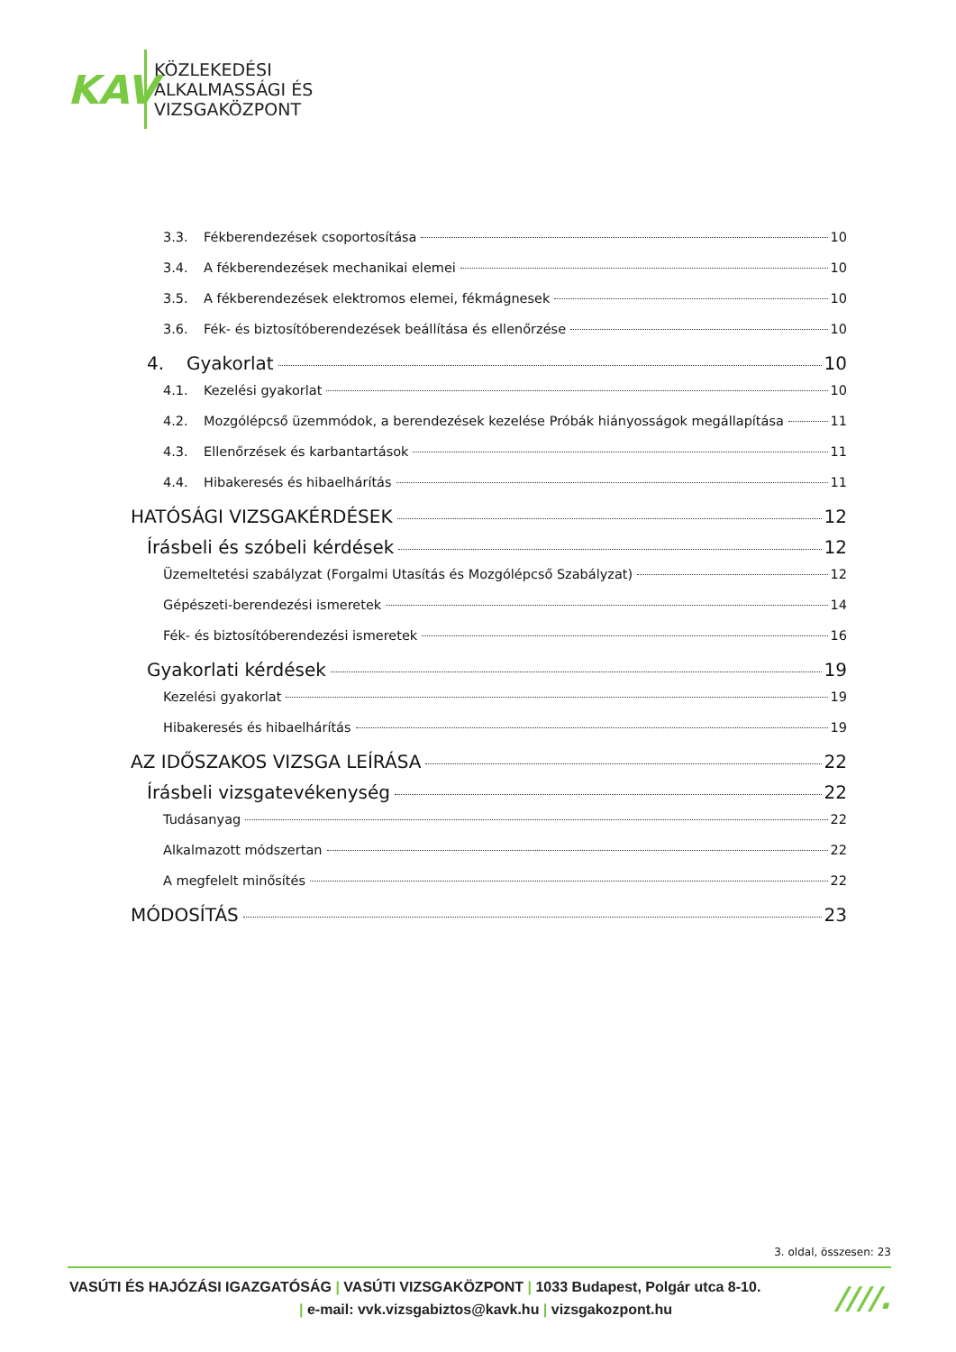KAV
KÖZLEKEDÉSI
ALKALMASSÁGI ÉS
VIZSGAKÖZPONT
3.3. Fékberendezések csoportosítása 10
3.4. A fékberendezések mechanikai elemei 10
3.5. A fékberendezések elektromos elemei, fékmágnesek 10
3.6. Fék- és biztosítóberendezések beállítása és ellenőrzése 10
4. Gyakorlat 10
4.1. Kezelési gyakorlat 10
4.2. Mozgólépcső üzemmódok, a berendezések kezelése Próbák hiányosságok megállapítása 11
4.3. Ellenőrzések és karbantartások 11
4.4. Hibakeresés és hibaelhárítás 11
HATÓSÁGI VIZSGAKÉRDÉSEK 12
Írásbeli és szóbeli kérdések 12
Üzemeltetési szabályzat (Forgalmi Utasítás és Mozgólépcső Szabályzat) 12
Gépészeti-berendezési ismeretek 14
Fék- és biztosítóberendezési ismeretek 16
Gyakorlati kérdések 19
Kezelési gyakorlat 19
Hibakeresés és hibaelhárítás 19
AZ IDŐSZAKOS VIZSGA LEÍRÁSA 22
Írásbeli vizsgatevékenység 22
Tudásanyag 22
Alkalmazott módszertan 22
A megfelelt minősítés 22
MÓDOSÍTÁS 23
3. oldal, összesen: 23
VASÚTI ÉS HAJÓZÁSI IGAZGATÓSÁG | VASÚTI VIZSGAKÖZPONT | 1033 Budapest, Polgár utca 8-10.
| e-mail: vvk.vizsgabiztos@kavk.hu | vizsgakozpont.hu
////.